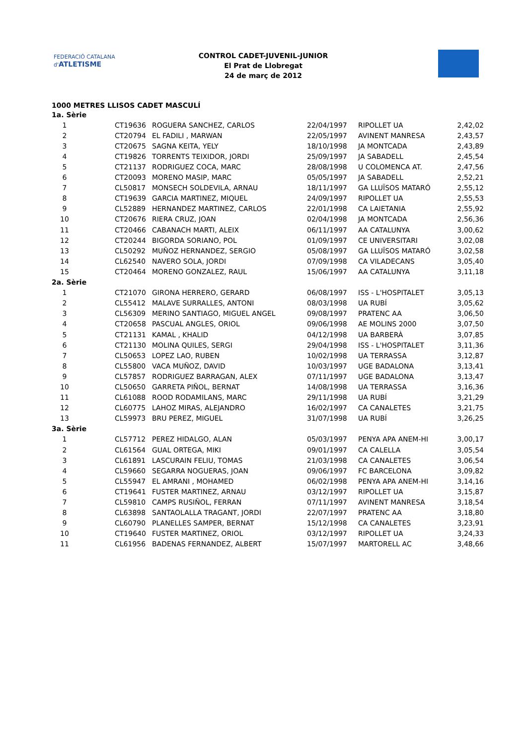FEDERACIÓ CATALANA d'ATLETISME
CONTROL CADET-JUVENIL-JUNIOR
El Prat de Llobregat
24 de març de 2012
1000 METRES LLISOS CADET MASCULÍ
| 1a. Sèrie | | | | | |
| 1 | CT19636 | ROGUERA SANCHEZ, CARLOS | 22/04/1997 | RIPOLLET UA | 2,42,02 |
| 2 | CT20794 | EL FADILI , MARWAN | 22/05/1997 | AVINENT MANRESA | 2,43,57 |
| 3 | CT20675 | SAGNA KEITA, YELY | 18/10/1998 | JA MONTCADA | 2,43,89 |
| 4 | CT19826 | TORRENTS TEIXIDOR, JORDI | 25/09/1997 | JA SABADELL | 2,45,54 |
| 5 | CT21137 | RODRIGUEZ COCA, MARC | 28/08/1998 | U COLOMENCA AT. | 2,47,56 |
| 6 | CT20093 | MORENO MASIP, MARC | 05/05/1997 | JA SABADELL | 2,52,21 |
| 7 | CL50817 | MONSECH SOLDEVILA, ARNAU | 18/11/1997 | GA LLUÏSOS MATARÓ | 2,55,12 |
| 8 | CT19639 | GARCIA MARTINEZ, MIQUEL | 24/09/1997 | RIPOLLET UA | 2,55,53 |
| 9 | CL52889 | HERNANDEZ MARTINEZ, CARLOS | 22/01/1998 | CA LAIETANIA | 2,55,92 |
| 10 | CT20676 | RIERA CRUZ, JOAN | 02/04/1998 | JA MONTCADA | 2,56,36 |
| 11 | CT20466 | CABANACH MARTI, ALEIX | 06/11/1997 | AA CATALUNYA | 3,00,62 |
| 12 | CT20244 | BIGORDA SORIANO, POL | 01/09/1997 | CE UNIVERSITARI | 3,02,08 |
| 13 | CL50292 | MUÑOZ HERNANDEZ, SERGIO | 05/08/1997 | GA LLUÏSOS MATARÓ | 3,02,58 |
| 14 | CL62540 | NAVERO SOLA, JORDI | 07/09/1998 | CA VILADECANS | 3,05,40 |
| 15 | CT20464 | MORENO GONZALEZ, RAUL | 15/06/1997 | AA CATALUNYA | 3,11,18 |
| 2a. Sèrie | | | | | |
| 1 | CT21070 | GIRONA HERRERO, GERARD | 06/08/1997 | ISS - L'HOSPITALET | 3,05,13 |
| 2 | CL55412 | MALAVE SURRALLES, ANTONI | 08/03/1998 | UA RUBÍ | 3,05,62 |
| 3 | CL56309 | MERINO SANTIAGO, MIGUEL ANGEL | 09/08/1997 | PRATENC AA | 3,06,50 |
| 4 | CT20658 | PASCUAL ANGLES, ORIOL | 09/06/1998 | AE MOLINS 2000 | 3,07,50 |
| 5 | CT21131 | KAMAL , KHALID | 04/12/1998 | UA BARBERÀ | 3,07,85 |
| 6 | CT21130 | MOLINA QUILES, SERGI | 29/04/1998 | ISS - L'HOSPITALET | 3,11,36 |
| 7 | CL50653 | LOPEZ LAO, RUBEN | 10/02/1998 | UA TERRASSA | 3,12,87 |
| 8 | CL55800 | VACA MUÑOZ, DAVID | 10/03/1997 | UGE BADALONA | 3,13,41 |
| 9 | CL57857 | RODRIGUEZ BARRAGAN, ALEX | 07/11/1997 | UGE BADALONA | 3,13,47 |
| 10 | CL50650 | GARRETA PIÑOL, BERNAT | 14/08/1998 | UA TERRASSA | 3,16,36 |
| 11 | CL61088 | ROOD RODAMILANS, MARC | 29/11/1998 | UA RUBÍ | 3,21,29 |
| 12 | CL60775 | LAHOZ MIRAS, ALEJANDRO | 16/02/1997 | CA CANALETES | 3,21,75 |
| 13 | CL59973 | BRU PEREZ, MIGUEL | 31/07/1998 | UA RUBÍ | 3,26,25 |
| 3a. Sèrie | | | | | |
| 1 | CL57712 | PEREZ HIDALGO, ALAN | 05/03/1997 | PENYA APA ANEM-HI | 3,00,17 |
| 2 | CL61564 | GUAL ORTEGA, MIKI | 09/01/1997 | CA CALELLA | 3,05,54 |
| 3 | CL61891 | LASCURAIN FELIU, TOMAS | 21/03/1998 | CA CANALETES | 3,06,54 |
| 4 | CL59660 | SEGARRA NOGUERAS, JOAN | 09/06/1997 | FC BARCELONA | 3,09,82 |
| 5 | CL55947 | EL AMRANI , MOHAMED | 06/02/1998 | PENYA APA ANEM-HI | 3,14,16 |
| 6 | CT19641 | FUSTER MARTINEZ, ARNAU | 03/12/1997 | RIPOLLET UA | 3,15,87 |
| 7 | CL59810 | CAMPS RUSIÑOL, FERRAN | 07/11/1997 | AVINENT MANRESA | 3,18,54 |
| 8 | CL63898 | SANTAOLALLA TRAGANT, JORDI | 22/07/1997 | PRATENC AA | 3,18,80 |
| 9 | CL60790 | PLANELLES SAMPER, BERNAT | 15/12/1998 | CA CANALETES | 3,23,91 |
| 10 | CT19640 | FUSTER MARTINEZ, ORIOL | 03/12/1997 | RIPOLLET UA | 3,24,33 |
| 11 | CL61956 | BADENAS FERNANDEZ, ALBERT | 15/07/1997 | MARTORELL AC | 3,48,66 |